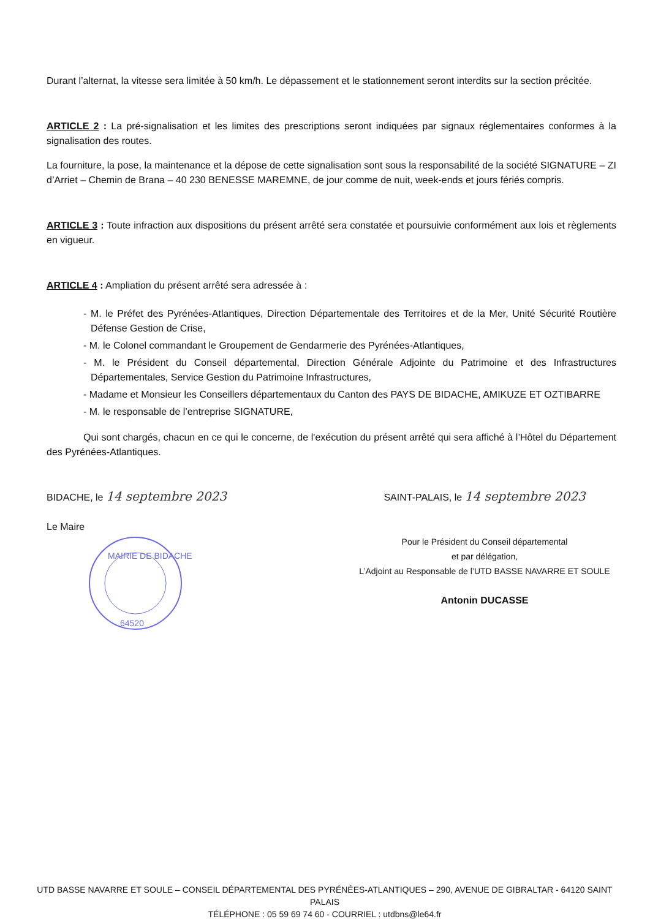Durant l’alternat, la vitesse sera limitée à 50 km/h. Le dépassement et le stationnement seront interdits sur la section précitée.
ARTICLE 2 : La pré-signalisation et les limites des prescriptions seront indiquées par signaux réglementaires conformes à la signalisation des routes.
La fourniture, la pose, la maintenance et la dépose de cette signalisation sont sous la responsabilité de la société SIGNATURE – ZI d’Arriet – Chemin de Brana – 40 230 BENESSE MAREMNE, de jour comme de nuit, week-ends et jours fériés compris.
ARTICLE 3 : Toute infraction aux dispositions du présent arrêté sera constatée et poursuivie conformément aux lois et règlements en vigueur.
ARTICLE 4 : Ampliation du présent arrêté sera adressée à :
- M. le Préfet des Pyrénées-Atlantiques, Direction Départementale des Territoires et de la Mer, Unité Sécurité Routière Défense Gestion de Crise,
- M. le Colonel commandant le Groupement de Gendarmerie des Pyrénées-Atlantiques,
- M. le Président du Conseil départemental, Direction Générale Adjointe du Patrimoine et des Infrastructures Départementales, Service Gestion du Patrimoine Infrastructures,
- Madame et Monsieur les Conseillers départementaux du Canton des PAYS DE BIDACHE, AMIKUZE ET OZTIBARRE
- M. le responsable de l’entreprise SIGNATURE,
Qui sont chargés, chacun en ce qui le concerne, de l'exécution du présent arrêté qui sera affiché à l’Hôtel du Département des Pyrénées-Atlantiques.
BIDACHE, le 14 septembre 2023
Le Maire
MAIRIE DE BIDACHE
64520
SAINT-PALAIS, le 14 septembre 2023
Pour le Président du Conseil départemental
et par délégation,
L’Adjoint au Responsable de l’UTD BASSE NAVARRE ET SOULE
Antonin DUCASSE
UTD BASSE NAVARRE ET SOULE – CONSEIL DÉPARTEMENTAL DES PYRÉNÉES-ATLANTIQUES – 290, AVENUE DE GIBRALTAR - 64120 SAINT PALAIS
TÉLÉPHONE : 05 59 69 74 60 - COURRIEL : utdbns@le64.fr